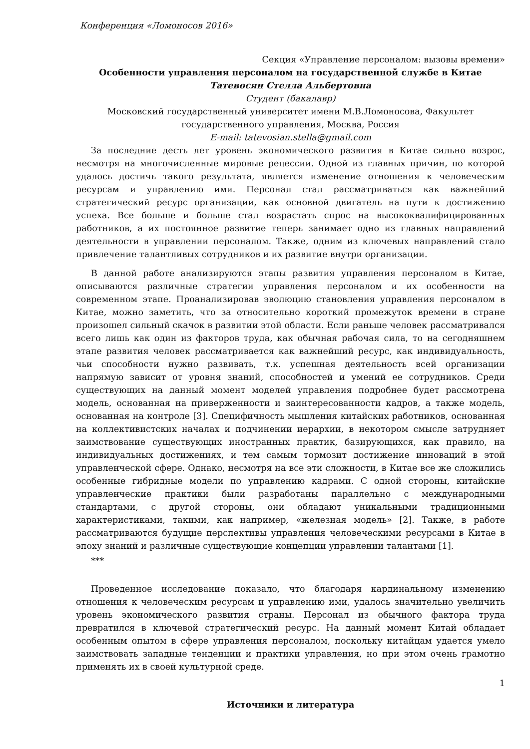Конференция «Ломоносов 2016»
Секция «Управление персоналом: вызовы времени»
Особенности управления персоналом на государственной службе в Китае
Татевосян Стелла Альбертовна
Студент (бакалавр)
Московский государственный университет имени М.В.Ломоносова, Факультет государственного управления, Москва, Россия
E-mail: tatevosian.stella@gmail.com
За последние десть лет уровень экономического развития в Китае сильно возрос, несмотря на многочисленные мировые рецессии. Одной из главных причин, по которой удалось достичь такого результата, является изменение отношения к человеческим ресурсам и управлению ими. Персонал стал рассматриваться как важнейший стратегический ресурс организации, как основной двигатель на пути к достижению успеха. Все больше и больше стал возрастать спрос на высококвалифицированных работников, а их постоянное развитие теперь занимает одно из главных направлений деятельности в управлении персоналом. Также, одним из ключевых направлений стало привлечение талантливых сотрудников и их развитие внутри организации.
В данной работе анализируются этапы развития управления персоналом в Китае, описываются различные стратегии управления персоналом и их особенности на современном этапе. Проанализировав эволюцию становления управления персоналом в Китае, можно заметить, что за относительно короткий промежуток времени в стране произошел сильный скачок в развитии этой области. Если раньше человек рассматривался всего лишь как один из факторов труда, как обычная рабочая сила, то на сегодняшнем этапе развития человек рассматривается как важнейший ресурс, как индивидуальность, чьи способности нужно развивать, т.к. успешная деятельность всей организации напрямую зависит от уровня знаний, способностей и умений ее сотрудников. Среди существующих на данный момент моделей управления подробнее будет рассмотрена модель, основанная на приверженности и заинтересованности кадров, а также модель, основанная на контроле [3]. Специфичность мышления китайских работников, основанная на коллективистских началах и подчинении иерархии, в некотором смысле затрудняет заимствование существующих иностранных практик, базирующихся, как правило, на индивидуальных достижениях, и тем самым тормозит достижение инноваций в этой управленческой сфере. Однако, несмотря на все эти сложности, в Китае все же сложились особенные гибридные модели по управлению кадрами. С одной стороны, китайские управленческие практики были разработаны параллельно с международными стандартами, с другой стороны, они обладают уникальными традиционными характеристиками, такими, как например, «железная модель» [2]. Также, в работе рассматриваются будущие перспективы управления человеческими ресурсами в Китае в эпоху знаний и различные существующие концепции управлении талантами [1].
***
Проведенное исследование показало, что благодаря кардинальному изменению отношения к человеческим ресурсам и управлению ими, удалось значительно увеличить уровень экономического развития страны. Персонал из обычного фактора труда превратился в ключевой стратегический ресурс. На данный момент Китай обладает особенным опытом в сфере управления персоналом, поскольку китайцам удается умело заимствовать западные тенденции и практики управления, но при этом очень грамотно применять их в своей культурной среде.
Источники и литература
1